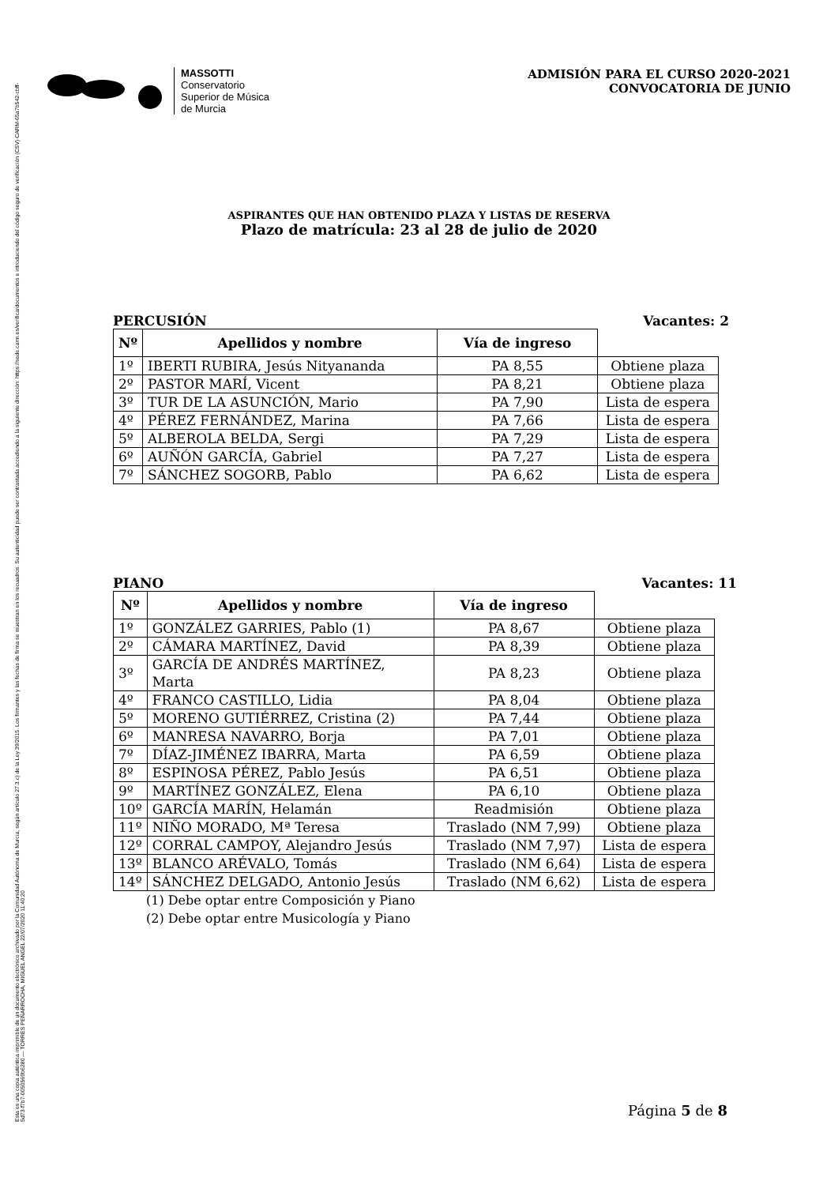Esta es una copia auténtica imprimible de un documento electrónico archivado por la Comunidad Autónoma de Murcia, según artículo 27.3.c) de la Ley 39/2015. Los firmantes y las fechas de firma se muestran en los recuadros. Su autenticidad puede ser contrastada accediendo a la siguiente dirección: https://sede.carm.es/verificardocumentos e introduciendo del código seguro de verificación (CSV) CARM-65a7b542-cbff-5d73-f7b7-0050569b6280 — TORRES PEÑARROCHA, MIGUEL ANGEL 22/07/2020 11:40:20
MASSOTTI
Conservatorio
Superior de Música
de Murcia
ADMISIÓN PARA EL CURSO 2020-2021
CONVOCATORIA DE JUNIO
ASPIRANTES QUE HAN OBTENIDO PLAZA Y LISTAS DE RESERVA
Plazo de matrícula: 23 al 28 de julio de 2020
PERCUSIÓN Vacantes: 2
| Nº | Apellidos y nombre | Vía de ingreso | |
| --- | --- | --- | --- |
| 1º | IBERTI RUBIRA, Jesús Nityananda | PA 8,55 | Obtiene plaza |
| 2º | PASTOR MARÍ, Vicent | PA 8,21 | Obtiene plaza |
| 3º | TUR DE LA ASUNCIÓN, Mario | PA 7,90 | Lista de espera |
| 4º | PÉREZ FERNÁNDEZ, Marina | PA 7,66 | Lista de espera |
| 5º | ALBEROLA BELDA, Sergi | PA 7,29 | Lista de espera |
| 6º | AUÑÓN GARCÍA, Gabriel | PA 7,27 | Lista de espera |
| 7º | SÁNCHEZ SOGORB, Pablo | PA 6,62 | Lista de espera |
PIANO Vacantes: 11
| Nº | Apellidos y nombre | Vía de ingreso | |
| --- | --- | --- | --- |
| 1º | GONZÁLEZ GARRIES, Pablo (1) | PA 8,67 | Obtiene plaza |
| 2º | CÁMARA MARTÍNEZ, David | PA 8,39 | Obtiene plaza |
| 3º | GARCÍA DE ANDRÉS MARTÍNEZ, Marta | PA 8,23 | Obtiene plaza |
| 4º | FRANCO CASTILLO, Lidia | PA 8,04 | Obtiene plaza |
| 5º | MORENO GUTIÉRREZ, Cristina (2) | PA 7,44 | Obtiene plaza |
| 6º | MANRESA NAVARRO, Borja | PA 7,01 | Obtiene plaza |
| 7º | DÍAZ-JIMÉNEZ IBARRA, Marta | PA 6,59 | Obtiene plaza |
| 8º | ESPINOSA PÉREZ, Pablo Jesús | PA 6,51 | Obtiene plaza |
| 9º | MARTÍNEZ GONZÁLEZ, Elena | PA 6,10 | Obtiene plaza |
| 10º | GARCÍA MARÍN, Helamán | Readmisión | Obtiene plaza |
| 11º | NIÑO MORADO, Mª Teresa | Traslado (NM 7,99) | Obtiene plaza |
| 12º | CORRAL CAMPOY, Alejandro Jesús | Traslado (NM 7,97) | Lista de espera |
| 13º | BLANCO ARÉVALO, Tomás | Traslado (NM 6,64) | Lista de espera |
| 14º | SÁNCHEZ DELGADO, Antonio Jesús | Traslado (NM 6,62) | Lista de espera |
(1) Debe optar entre Composición y Piano
(2) Debe optar entre Musicología y Piano
Página 5 de 8